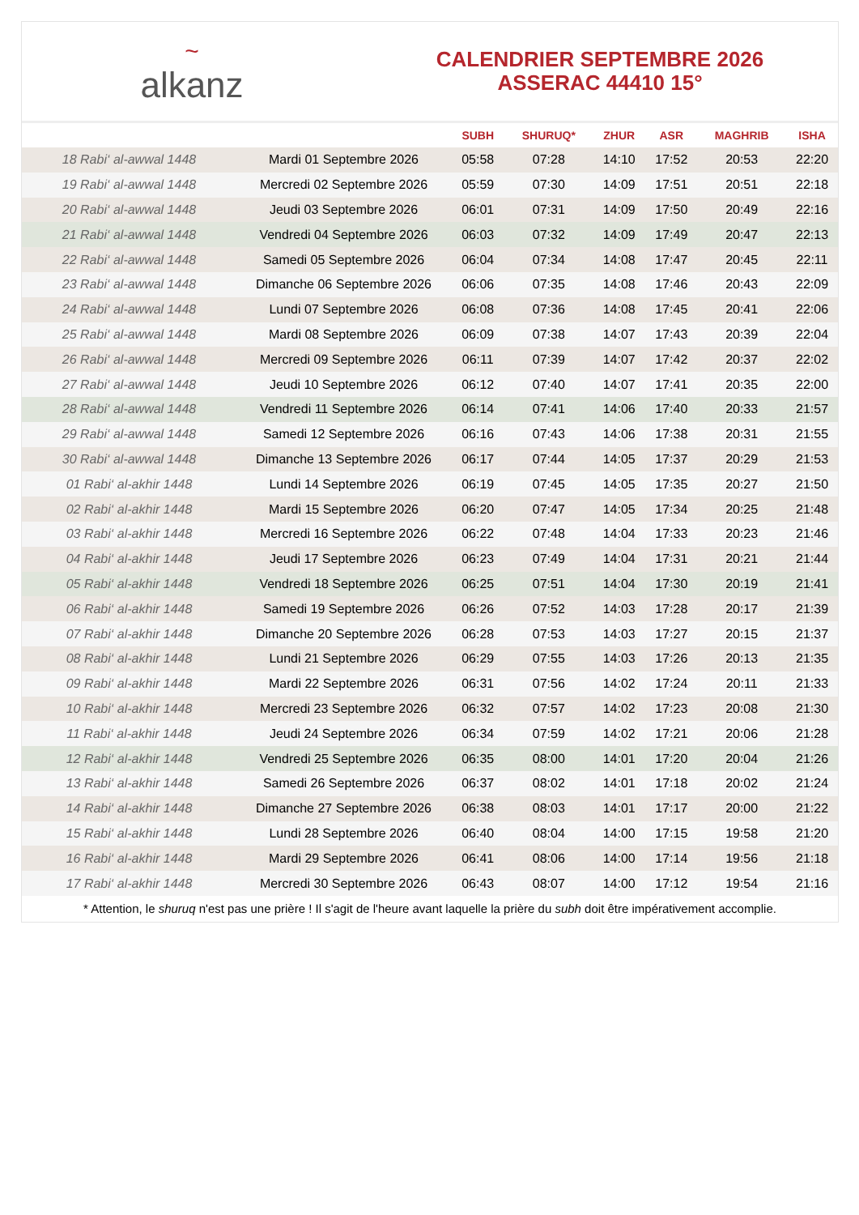~
alkanz
CALENDRIER SEPTEMBRE 2026
ASSERAC 44410 15°
| | | SUBH | SHURUQ* | ZHUR | ASR | MAGHRIB | ISHA |
| --- | --- | --- | --- | --- | --- | --- | --- |
| 18 Rabi‘ al-awwal 1448 | Mardi 01 Septembre 2026 | 05:58 | 07:28 | 14:10 | 17:52 | 20:53 | 22:20 |
| 19 Rabi‘ al-awwal 1448 | Mercredi 02 Septembre 2026 | 05:59 | 07:30 | 14:09 | 17:51 | 20:51 | 22:18 |
| 20 Rabi‘ al-awwal 1448 | Jeudi 03 Septembre 2026 | 06:01 | 07:31 | 14:09 | 17:50 | 20:49 | 22:16 |
| 21 Rabi‘ al-awwal 1448 | Vendredi 04 Septembre 2026 | 06:03 | 07:32 | 14:09 | 17:49 | 20:47 | 22:13 |
| 22 Rabi‘ al-awwal 1448 | Samedi 05 Septembre 2026 | 06:04 | 07:34 | 14:08 | 17:47 | 20:45 | 22:11 |
| 23 Rabi‘ al-awwal 1448 | Dimanche 06 Septembre 2026 | 06:06 | 07:35 | 14:08 | 17:46 | 20:43 | 22:09 |
| 24 Rabi‘ al-awwal 1448 | Lundi 07 Septembre 2026 | 06:08 | 07:36 | 14:08 | 17:45 | 20:41 | 22:06 |
| 25 Rabi‘ al-awwal 1448 | Mardi 08 Septembre 2026 | 06:09 | 07:38 | 14:07 | 17:43 | 20:39 | 22:04 |
| 26 Rabi‘ al-awwal 1448 | Mercredi 09 Septembre 2026 | 06:11 | 07:39 | 14:07 | 17:42 | 20:37 | 22:02 |
| 27 Rabi‘ al-awwal 1448 | Jeudi 10 Septembre 2026 | 06:12 | 07:40 | 14:07 | 17:41 | 20:35 | 22:00 |
| 28 Rabi‘ al-awwal 1448 | Vendredi 11 Septembre 2026 | 06:14 | 07:41 | 14:06 | 17:40 | 20:33 | 21:57 |
| 29 Rabi‘ al-awwal 1448 | Samedi 12 Septembre 2026 | 06:16 | 07:43 | 14:06 | 17:38 | 20:31 | 21:55 |
| 30 Rabi‘ al-awwal 1448 | Dimanche 13 Septembre 2026 | 06:17 | 07:44 | 14:05 | 17:37 | 20:29 | 21:53 |
| 01 Rabi‘ al-akhir 1448 | Lundi 14 Septembre 2026 | 06:19 | 07:45 | 14:05 | 17:35 | 20:27 | 21:50 |
| 02 Rabi‘ al-akhir 1448 | Mardi 15 Septembre 2026 | 06:20 | 07:47 | 14:05 | 17:34 | 20:25 | 21:48 |
| 03 Rabi‘ al-akhir 1448 | Mercredi 16 Septembre 2026 | 06:22 | 07:48 | 14:04 | 17:33 | 20:23 | 21:46 |
| 04 Rabi‘ al-akhir 1448 | Jeudi 17 Septembre 2026 | 06:23 | 07:49 | 14:04 | 17:31 | 20:21 | 21:44 |
| 05 Rabi‘ al-akhir 1448 | Vendredi 18 Septembre 2026 | 06:25 | 07:51 | 14:04 | 17:30 | 20:19 | 21:41 |
| 06 Rabi‘ al-akhir 1448 | Samedi 19 Septembre 2026 | 06:26 | 07:52 | 14:03 | 17:28 | 20:17 | 21:39 |
| 07 Rabi‘ al-akhir 1448 | Dimanche 20 Septembre 2026 | 06:28 | 07:53 | 14:03 | 17:27 | 20:15 | 21:37 |
| 08 Rabi‘ al-akhir 1448 | Lundi 21 Septembre 2026 | 06:29 | 07:55 | 14:03 | 17:26 | 20:13 | 21:35 |
| 09 Rabi‘ al-akhir 1448 | Mardi 22 Septembre 2026 | 06:31 | 07:56 | 14:02 | 17:24 | 20:11 | 21:33 |
| 10 Rabi‘ al-akhir 1448 | Mercredi 23 Septembre 2026 | 06:32 | 07:57 | 14:02 | 17:23 | 20:08 | 21:30 |
| 11 Rabi‘ al-akhir 1448 | Jeudi 24 Septembre 2026 | 06:34 | 07:59 | 14:02 | 17:21 | 20:06 | 21:28 |
| 12 Rabi‘ al-akhir 1448 | Vendredi 25 Septembre 2026 | 06:35 | 08:00 | 14:01 | 17:20 | 20:04 | 21:26 |
| 13 Rabi‘ al-akhir 1448 | Samedi 26 Septembre 2026 | 06:37 | 08:02 | 14:01 | 17:18 | 20:02 | 21:24 |
| 14 Rabi‘ al-akhir 1448 | Dimanche 27 Septembre 2026 | 06:38 | 08:03 | 14:01 | 17:17 | 20:00 | 21:22 |
| 15 Rabi‘ al-akhir 1448 | Lundi 28 Septembre 2026 | 06:40 | 08:04 | 14:00 | 17:15 | 19:58 | 21:20 |
| 16 Rabi‘ al-akhir 1448 | Mardi 29 Septembre 2026 | 06:41 | 08:06 | 14:00 | 17:14 | 19:56 | 21:18 |
| 17 Rabi‘ al-akhir 1448 | Mercredi 30 Septembre 2026 | 06:43 | 08:07 | 14:00 | 17:12 | 19:54 | 21:16 |
* Attention, le shuruq n'est pas une prière ! Il s'agit de l'heure avant laquelle la prière du subh doit être impérativement accomplie.